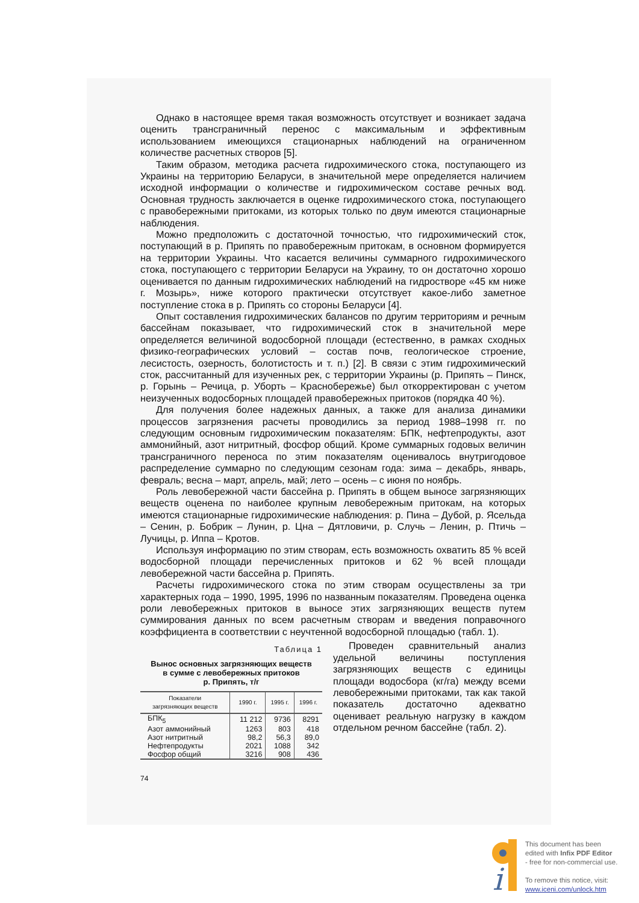Однако в настоящее время такая возможность отсутствует и возникает задача оценить трансграничный перенос с максимальным и эффективным использованием имеющихся стационарных наблюдений на ограниченном количестве расчетных створов [5].
Таким образом, методика расчета гидрохимического стока, поступающего из Украины на территорию Беларуси, в значительной мере определяется наличием исходной информации о количестве и гидрохимическом составе речных вод. Основная трудность заключается в оценке гидрохимического стока, поступающего с правобережными притоками, из которых только по двум имеются стационарные наблюдения.
Можно предположить с достаточной точностью, что гидрохимический сток, поступающий в р. Припять по правобережным притокам, в основном формируется на территории Украины. Что касается величины суммарного гидрохимического стока, поступающего с территории Беларуси на Украину, то он достаточно хорошо оценивается по данным гидрохимических наблюдений на гидростворе «45 км ниже г. Мозырь», ниже которого практически отсутствует какое-либо заметное поступление стока в р. Припять со стороны Беларуси [4].
Опыт составления гидрохимических балансов по другим территориям и речным бассейнам показывает, что гидрохимический сток в значительной мере определяется величиной водосборной площади (естественно, в рамках сходных физико-географических условий – состав почв, геологическое строение, лесистость, озерность, болотистость и т. п.) [2]. В связи с этим гидрохимический сток, рассчитанный для изученных рек, с территории Украины (р. Припять – Пинск, р. Горынь – Речица, р. Уборть – Краснобережье) был откорректирован с учетом неизученных водосборных площадей правобережных притоков (порядка 40 %).
Для получения более надежных данных, а также для анализа динамики процессов загрязнения расчеты проводились за период 1988–1998 гг. по следующим основным гидрохимическим показателям: БПК, нефтепродукты, азот аммонийный, азот нитритный, фосфор общий. Кроме суммарных годовых величин трансграничного переноса по этим показателям оценивалось внутригодовое распределение суммарно по следующим сезонам года: зима – декабрь, январь, февраль; весна – март, апрель, май; лето – осень – с июня по ноябрь.
Роль левобережной части бассейна р. Припять в общем выносе загрязняющих веществ оценена по наиболее крупным левобережным притокам, на которых имеются стационарные гидрохимические наблюдения: р. Пина – Дубой, р. Ясельда – Сенин, р. Бобрик – Лунин, р. Цна – Дятловичи, р. Случь – Ленин, р. Птичь – Лучицы, р. Иппа – Кротов.
Используя информацию по этим створам, есть возможность охватить 85 % всей водосборной площади перечисленных притоков и 62 % всей площади левобережной части бассейна р. Припять.
Расчеты гидрохимического стока по этим створам осуществлены за три характерных года – 1990, 1995, 1996 по названным показателям. Проведена оценка роли левобережных притоков в выносе этих загрязняющих веществ путем суммирования данных по всем расчетным створам и введения поправочного коэффициента в соответствии с неучтенной водосборной площадью (табл. 1).
Таблица 1
Вынос основных загрязняющих веществ
в сумме с левобережных притоков
р. Припять, т/г
| Показатели загрязняющих веществ | 1990 г. | 1995 г. | 1996 г. |
| --- | --- | --- | --- |
| БПК<sub>5</sub> | 11 212 | 9736 | 8291 |
| Азот аммонийный | 1263 | 803 | 418 |
| Азот нитритный | 98,2 | 56,3 | 89,0 |
| Нефтепродукты | 2021 | 1088 | 342 |
| Фосфор общий | 3216 | 908 | 436 |
Проведен сравнительный анализ удельной величины поступления загрязняющих веществ с единицы площади водосбора (кг/га) между всеми левобережными притоками, так как такой показатель достаточно адекватно оценивает реальную нагрузку в каждом отдельном речном бассейне (табл. 2).
74
i
This document has been
edited with Infix PDF Editor
- free for non-commercial use.
To remove this notice, visit:
www.iceni.com/unlock.htm